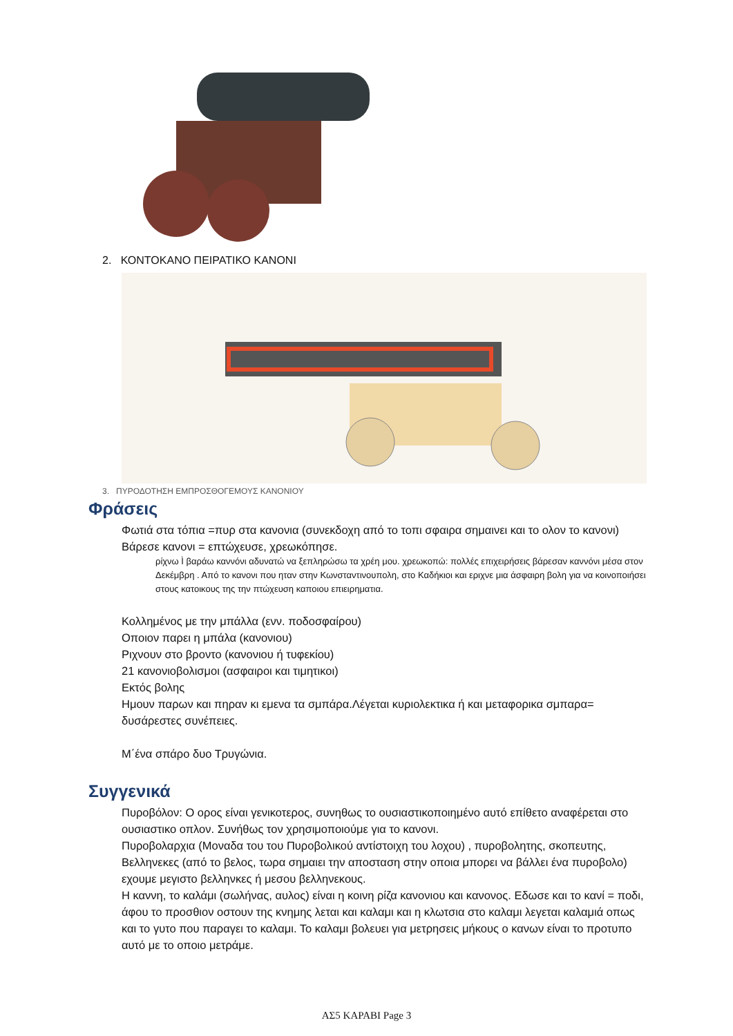2. ΚΟΝΤΟΚΑΝΟ ΠΕΙΡΑΤΙΚΟ ΚΑΝΟΝΙ
3. ΠΥΡΟΔΟΤΗΣΗ ΕΜΠΡΟΣΘΟΓΕΜΟΥΣ ΚΑΝΟΝΙΟΥ
Φράσεις
Φωτιά στα τόπια =πυρ στα κανονια (συνεκδοχη από το τοπι σφαιρα σημαινει και το ολον το κανονι)
Βάρεσε κανονι = επτώχευσε, χρεωκόπησε.
ρίχνω Ì βαράω καννόνι αδυνατώ να ξεπληρώσω τα χρέη μου. χρεωκοπώ: πολλές επιχειρήσεις βάρεσαν καννόνι μέσα στον Δεκέμβρη . Από το κανονι που ηταν στην Κωνσταντινουπολη, στο Καδήκιοι και εριχνε μια άσφαιρη βολη για να κοινοποιήσει στους κατοικους της την πτώχευση καποιου επιειρηματια.
Κολλημένος με την μπάλλα (ενν. ποδοσφαίρου)
Οποιον παρει η μπάλα (κανονιου)
Ριχνουν στο βροντο (κανονιου ή τυφεκίου)
21 κανονιοβολισμοι (ασφαιροι και τιμητικοι)
Εκτός βολης
Ημουν παρων και πηραν κι εμενα τα σμπάρα.Λέγεται κυριολεκτικα ή και μεταφορικα σμπαρα= δυσάρεστες συνέπειες.
Μ΄ένα σπάρο δυο Τρυγώνια.
Συγγενικά
Πυροβόλον: Ο ορος είναι γενικοτερος, συνηθως το ουσιαστικοποιημένο αυτό επίθετο αναφέρεται στο ουσιαστικο οπλον. Συνήθως τον χρησιμοποιούμε για το κανονι.
Πυροβολαρχια (Μοναδα του του Πυροβολικού αντίστοιχη του λοχου) , πυροβολητης, σκοπευτης,
Βελληνεκες (από το βελος, τωρα σημαιει την αποσταση στην οποια μπορει να βάλλει ένα πυροβολο) εχουμε μεγιστο βελληνκες ή μεσου βελληνεκους.
Η καννη, το καλάμι (σωλήνας, αυλος) είναι η κοινη ρίζα κανονιου και κανονος. Εδωσε και το κανί = ποδι, άφου το προσθιον οστουν της κνημης λεται και καλαμι και η κλωτσια στο καλαμι λεγεται καλαμιά οπως και το γυτο που παραγει το καλαμι. Το καλαμι βολευει για μετρησεις μήκους ο κανων είναι το προτυπο αυτό με το οποιο μετράμε.
ΑΣ5 ΚΑΡΑΒΙ Page 3